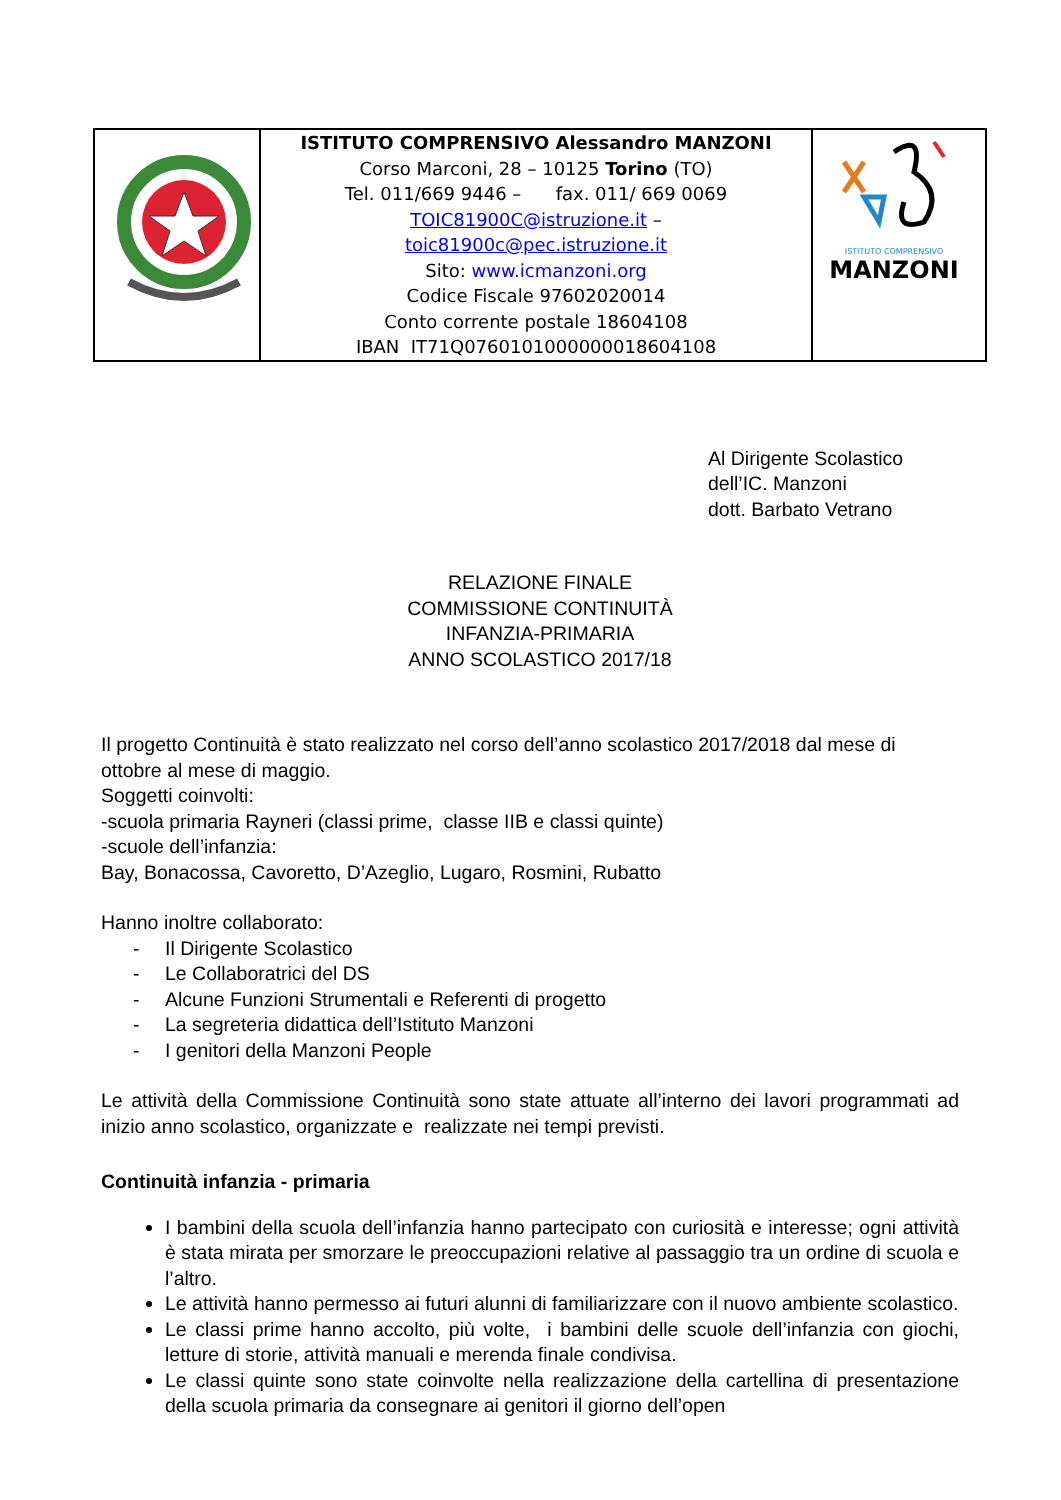| | ISTITUTO COMPRENSIVO Alessandro MANZONI Corso Marconi, 28 – 10125 Torino (TO) Tel. 011/669 9446 – fax. 011/ 669 0069 TOIC81900C@istruzione.it – toic81900c@pec.istruzione.it Sito: www.icmanzoni.org Codice Fiscale 97602020014 Conto corrente postale 18604108 IBAN IT71Q0760101000000018604108 | ISTITUTO COMPRENSIVO MANZONI |
Al Dirigente Scolastico
dell’IC. Manzoni
dott. Barbato Vetrano
RELAZIONE FINALE
COMMISSIONE CONTINUITÀ
INFANZIA-PRIMARIA
ANNO SCOLASTICO 2017/18
Il progetto Continuità è stato realizzato nel corso dell’anno scolastico 2017/2018 dal mese di ottobre al mese di maggio.
Soggetti coinvolti:
-scuola primaria Rayneri (classi prime, classe IIB e classi quinte)
-scuole dell’infanzia:
Bay, Bonacossa, Cavoretto, D’Azeglio, Lugaro, Rosmini, Rubatto
Hanno inoltre collaborato:
- Il Dirigente Scolastico
- Le Collaboratrici del DS
- Alcune Funzioni Strumentali e Referenti di progetto
- La segreteria didattica dell’Istituto Manzoni
- I genitori della Manzoni People
Le attività della Commissione Continuità sono state attuate all’interno dei lavori programmati ad inizio anno scolastico, organizzate e realizzate nei tempi previsti.
Continuità infanzia - primaria
I bambini della scuola dell’infanzia hanno partecipato con curiosità e interesse; ogni attività è stata mirata per smorzare le preoccupazioni relative al passaggio tra un ordine di scuola e l’altro.
Le attività hanno permesso ai futuri alunni di familiarizzare con il nuovo ambiente scolastico.
Le classi prime hanno accolto, più volte, i bambini delle scuole dell’infanzia con giochi, letture di storie, attività manuali e merenda finale condivisa.
Le classi quinte sono state coinvolte nella realizzazione della cartellina di presentazione della scuola primaria da consegnare ai genitori il giorno dell’open